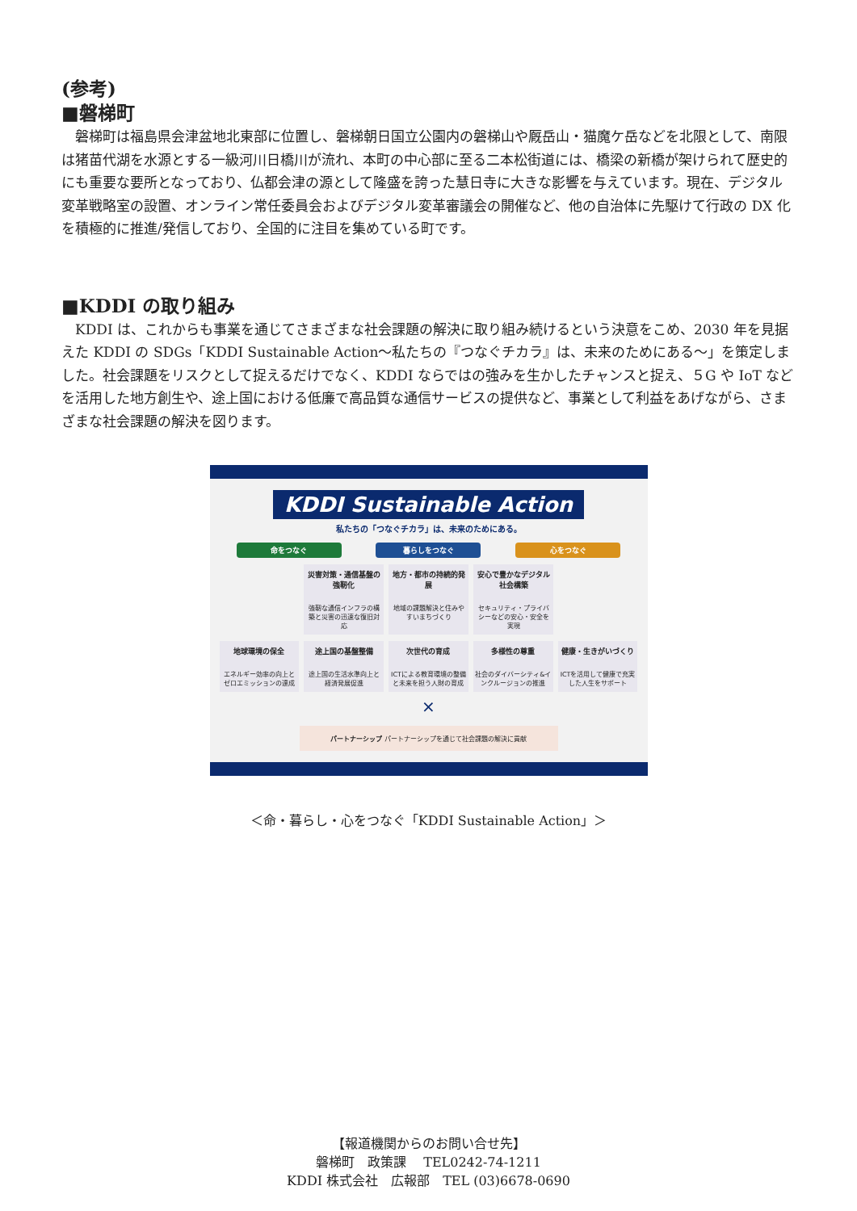(参考)
■磐梯町
磐梯町は福島県会津盆地北東部に位置し、磐梯朝日国立公園内の磐梯山や厩岳山・猫魔ケ岳などを北限として、南限は猪苗代湖を水源とする一級河川日橋川が流れ、本町の中心部に至る二本松街道には、橋梁の新橋が架けられて歴史的にも重要な要所となっており、仏都会津の源として隆盛を誇った慧日寺に大きな影響を与えています。現在、デジタル変革戦略室の設置、オンライン常任委員会およびデジタル変革審議会の開催など、他の自治体に先駆けて行政の DX 化を積極的に推進/発信しており、全国的に注目を集めている町です。
■KDDI の取り組み
KDDI は、これからも事業を通じてさまざまな社会課題の解決に取り組み続けるという決意をこめ、2030 年を見据えた KDDI の SDGs「KDDI Sustainable Action～私たちの『つなぐチカラ』は、未来のためにある～」を策定しました。社会課題をリスクとして捉えるだけでなく、KDDI ならではの強みを生かしたチャンスと捉え、５G や IoT などを活用した地方創生や、途上国における低廉で高品質な通信サービスの提供など、事業として利益をあげながら、さまざまな社会課題の解決を図ります。
KDDI Sustainable Action
私たちの「つなぐチカラ」は、未来のためにある。
命をつなぐ 暮らしをつなぐ 心をつなぐ
災害対策・通信基盤の強靭化
強靭な通信インフラの構築と災害の迅速な復旧対応
地方・都市の持続的発展
地域の課題解決と住みやすいまちづくり
安心で豊かなデジタル社会構築
セキュリティ・プライバシーなどの安心・安全を実現
地球環境の保全
エネルギー効率の向上とゼロエミッションの達成
途上国の基盤整備
途上国の生活水準向上と経済発展促進
次世代の育成
ICTによる教育環境の整備と未来を担う人財の育成
多様性の尊重
社会のダイバーシティ&インクルージョンの推進
健康・生きがいづくり
ICTを活用して健康で充実した人生をサポート
×
パートナーシップ パートナーシップを通じて社会課題の解決に貢献
＜命・暮らし・心をつなぐ「KDDI Sustainable Action」＞
【報道機関からのお問い合せ先】
磐梯町　政策課　 TEL0242-74-1211
KDDI 株式会社　広報部　TEL (03)6678-0690